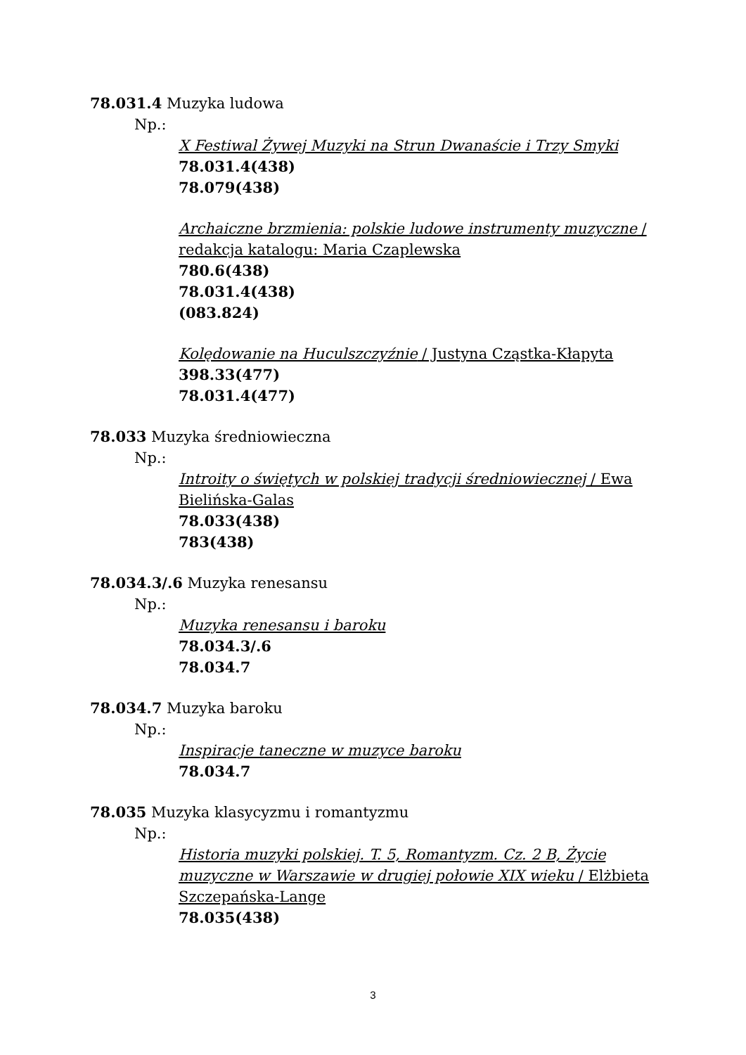78.031.4 Muzyka ludowa
Np.:
X Festiwal Żywej Muzyki na Strun Dwanaście i Trzy Smyki
78.031.4(438)
78.079(438)
Archaiczne brzmienia: polskie ludowe instrumenty muzyczne / redakcja katalogu: Maria Czaplewska
780.6(438)
78.031.4(438)
(083.824)
Kolędowanie na Huculszczyźnie / Justyna Cząstka-Kłapyta
398.33(477)
78.031.4(477)
78.033 Muzyka średniowieczna
Np.:
Introity o świętych w polskiej tradycji średniowiecznej / Ewa Bielińska-Galas
78.033(438)
783(438)
78.034.3/.6 Muzyka renesansu
Np.:
Muzyka renesansu i baroku
78.034.3/.6
78.034.7
78.034.7 Muzyka baroku
Np.:
Inspiracje taneczne w muzyce baroku
78.034.7
78.035 Muzyka klasycyzmu i romantyzmu
Np.:
Historia muzyki polskiej. T. 5, Romantyzm. Cz. 2 B, Życie muzyczne w Warszawie w drugiej połowie XIX wieku / Elżbieta Szczepańska-Lange
78.035(438)
3